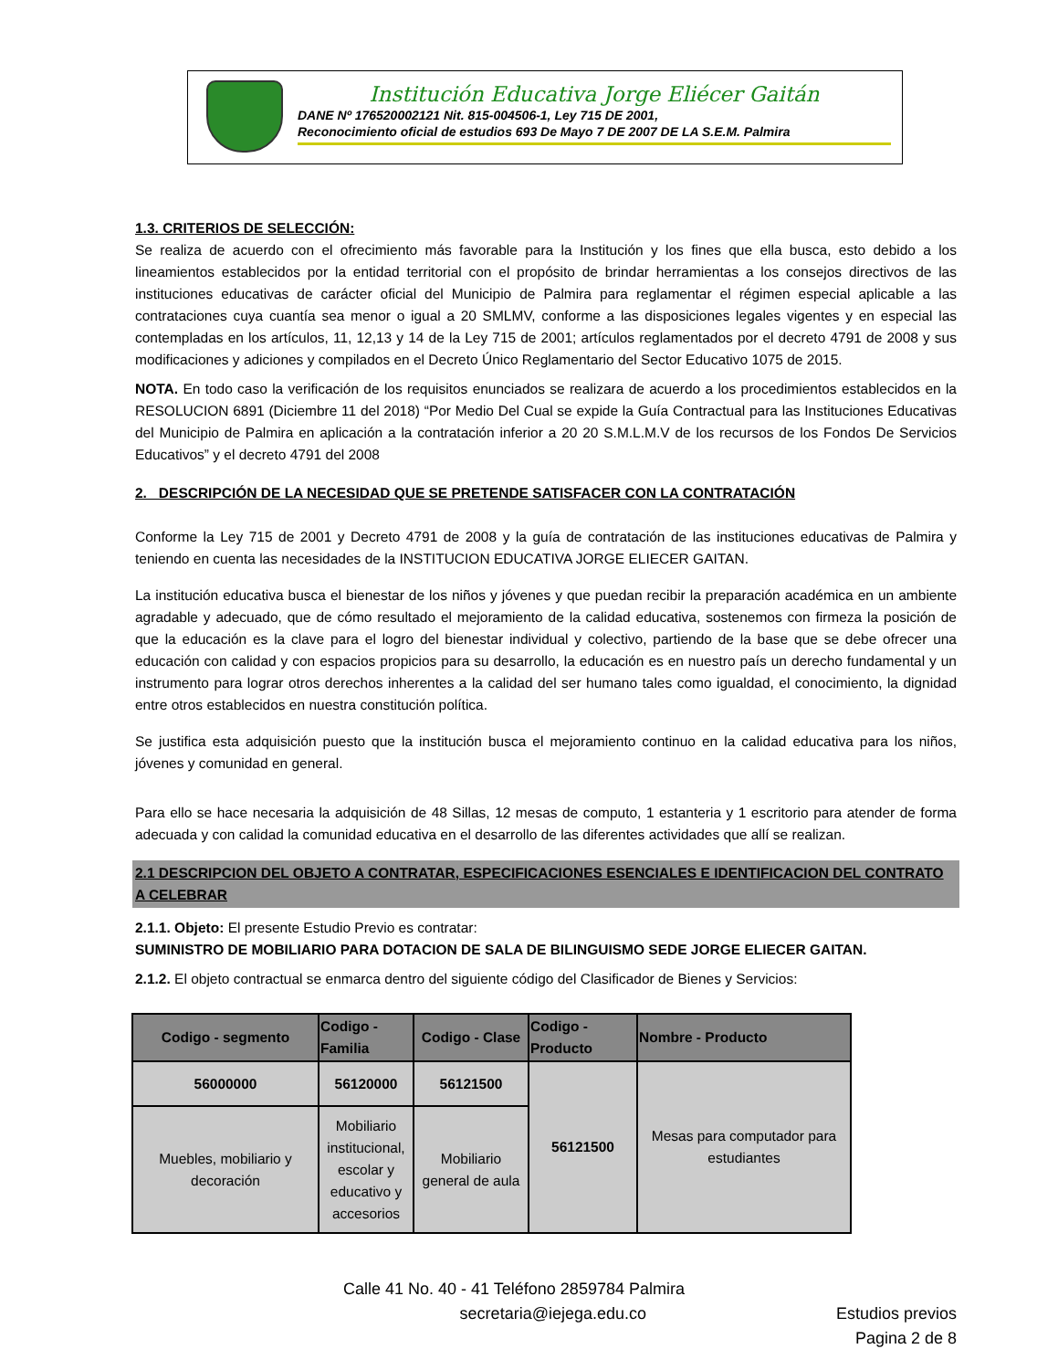Institución Educativa Jorge Eliécer Gaitán
DANE Nº 176520002121 Nit. 815-004506-1, Ley 715 DE 2001,
Reconocimiento oficial de estudios 693 De Mayo 7 DE 2007 DE LA S.E.M. Palmira
1.3. CRITERIOS DE SELECCIÓN:
Se realiza de acuerdo con el ofrecimiento más favorable para la Institución y los fines que ella busca, esto debido a los lineamientos establecidos por la entidad territorial con el propósito de brindar herramientas a los consejos directivos de las instituciones educativas de carácter oficial del Municipio de Palmira para reglamentar el régimen especial aplicable a las contrataciones cuya cuantía sea menor o igual a 20 SMLMV, conforme a las disposiciones legales vigentes y en especial las contempladas en los artículos, 11, 12,13 y 14 de la Ley 715 de 2001; artículos reglamentados por el decreto 4791 de 2008 y sus modificaciones y adiciones y compilados en el Decreto Único Reglamentario del Sector Educativo 1075 de 2015.
NOTA. En todo caso la verificación de los requisitos enunciados se realizara de acuerdo a los procedimientos establecidos en la RESOLUCION 6891 (Diciembre 11 del 2018) “Por Medio Del Cual se expide la Guía Contractual para las Instituciones Educativas del Municipio de Palmira en aplicación a la contratación inferior a 20 20 S.M.L.M.V de los recursos de los Fondos De Servicios Educativos” y el decreto 4791 del 2008
2. DESCRIPCIÓN DE LA NECESIDAD QUE SE PRETENDE SATISFACER CON LA CONTRATACIÓN
Conforme la Ley 715 de 2001 y Decreto 4791 de 2008 y la guía de contratación de las instituciones educativas de Palmira y teniendo en cuenta las necesidades de la INSTITUCION EDUCATIVA JORGE ELIECER GAITAN.
La institución educativa busca el bienestar de los niños y jóvenes y que puedan recibir la preparación académica en un ambiente agradable y adecuado, que de cómo resultado el mejoramiento de la calidad educativa, sostenemos con firmeza la posición de que la educación es la clave para el logro del bienestar individual y colectivo, partiendo de la base que se debe ofrecer una educación con calidad y con espacios propicios para su desarrollo, la educación es en nuestro país un derecho fundamental y un instrumento para lograr otros derechos inherentes a la calidad del ser humano tales como igualdad, el conocimiento, la dignidad entre otros establecidos en nuestra constitución política.
Se justifica esta adquisición puesto que la institución busca el mejoramiento continuo en la calidad educativa para los niños, jóvenes y comunidad en general.
Para ello se hace necesaria la adquisición de 48 Sillas, 12 mesas de computo, 1 estanteria y 1 escritorio para atender de forma adecuada y con calidad la comunidad educativa en el desarrollo de las diferentes actividades que allí se realizan.
2.1 DESCRIPCION DEL OBJETO A CONTRATAR, ESPECIFICACIONES ESENCIALES E IDENTIFICACION DEL CONTRATO A CELEBRAR
2.1.1. Objeto: El presente Estudio Previo es contratar:
SUMINISTRO DE MOBILIARIO PARA DOTACION DE SALA DE BILINGUISMO SEDE JORGE ELIECER GAITAN.
2.1.2. El objeto contractual se enmarca dentro del siguiente código del Clasificador de Bienes y Servicios:
| Codigo - segmento | Codigo - Familia | Codigo - Clase | Codigo - Producto | Nombre - Producto |
| --- | --- | --- | --- | --- |
| 56000000 | 56120000 | 56121500 | 56121500 | Mesas para computador para estudiantes |
| Muebles, mobiliario y decoración | Mobiliario institucional, escolar y educativo y accesorios | Mobiliario general de aula | | |
Calle 41 No. 40 - 41 Teléfono 2859784 Palmira
secretaria@iejega.edu.co Estudios previos
Pagina 2 de 8